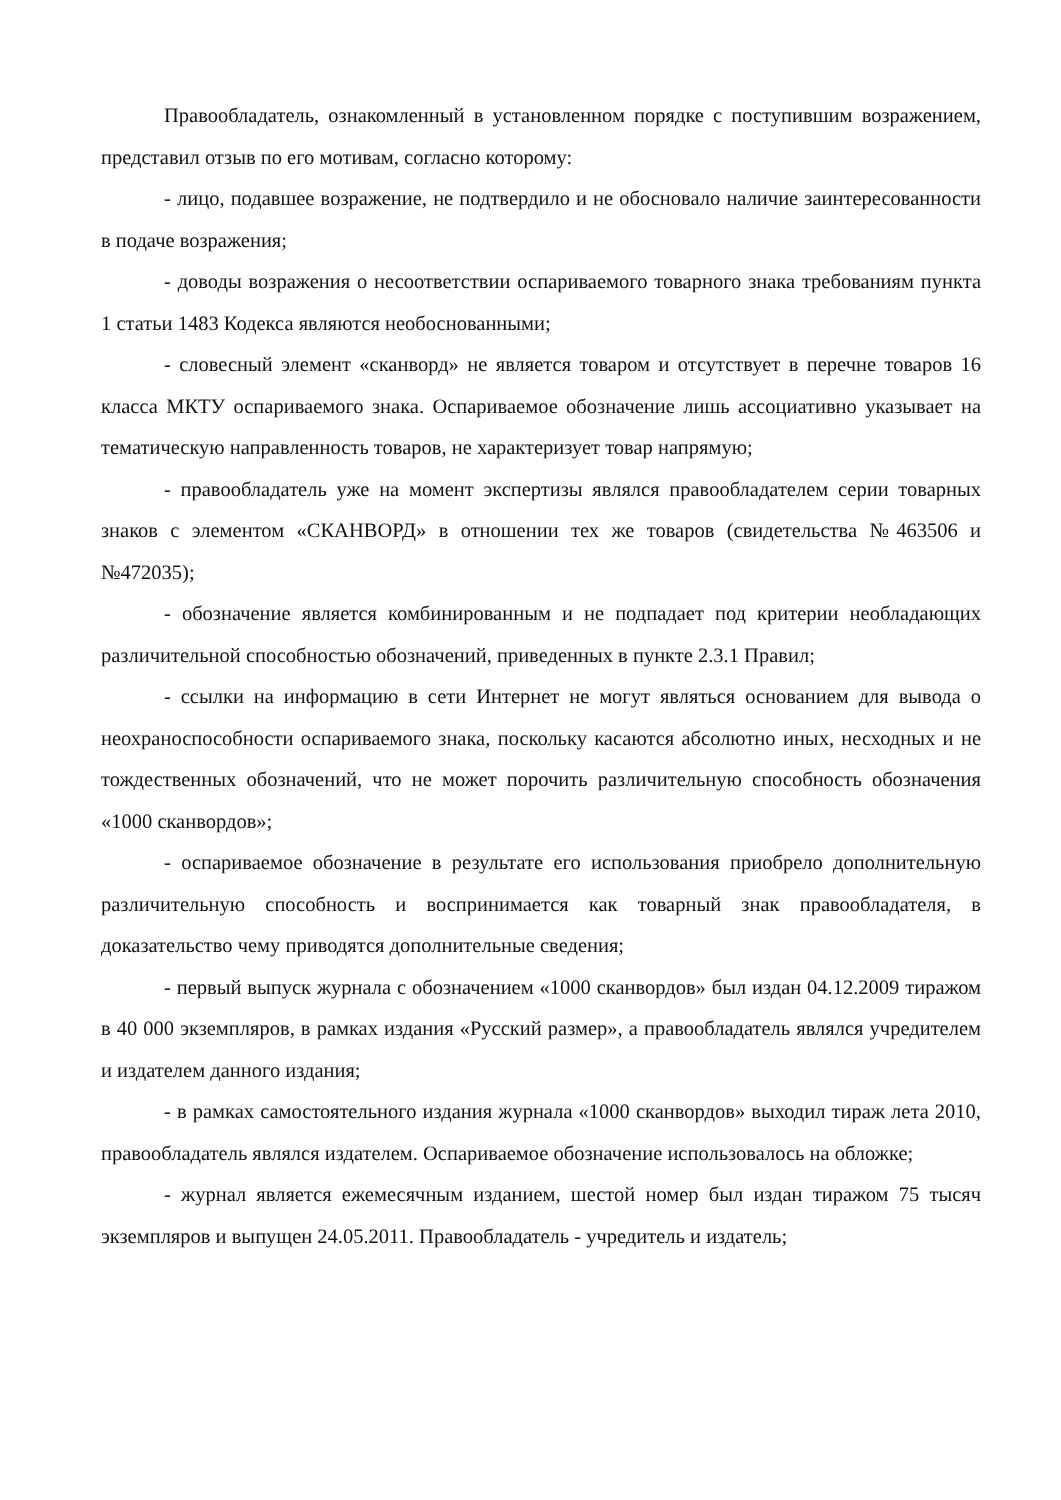Правообладатель, ознакомленный в установленном порядке с поступившим возражением, представил отзыв по его мотивам, согласно которому:
- лицо, подавшее возражение, не подтвердило и не обосновало наличие заинтересованности в подаче возражения;
- доводы возражения о несоответствии оспариваемого товарного знака требованиям пункта 1 статьи 1483 Кодекса являются необоснованными;
- словесный элемент «сканворд» не является товаром и отсутствует в перечне товаров 16 класса МКТУ оспариваемого знака. Оспариваемое обозначение лишь ассоциативно указывает на тематическую направленность товаров, не характеризует товар напрямую;
- правообладатель уже на момент экспертизы являлся правообладателем серии товарных знаков с элементом «СКАНВОРД» в отношении тех же товаров (свидетельства №463506 и №472035);
- обозначение является комбинированным и не подпадает под критерии необладающих различительной способностью обозначений, приведенных в пункте 2.3.1 Правил;
- ссылки на информацию в сети Интернет не могут являться основанием для вывода о неохраноспособности оспариваемого знака, поскольку касаются абсолютно иных, несходных и не тождественных обозначений, что не может порочить различительную способность обозначения «1000 сканвордов»;
- оспариваемое обозначение в результате его использования приобрело дополнительную различительную способность и воспринимается как товарный знак правообладателя, в доказательство чему приводятся дополнительные сведения;
- первый выпуск журнала с обозначением «1000 сканвордов» был издан 04.12.2009 тиражом в 40 000 экземпляров, в рамках издания «Русский размер», а правообладатель являлся учредителем и издателем данного издания;
- в рамках самостоятельного издания журнала «1000 сканвордов» выходил тираж лета 2010, правообладатель являлся издателем. Оспариваемое обозначение использовалось на обложке;
- журнал является ежемесячным изданием, шестой номер был издан тиражом 75 тысяч экземпляров и выпущен 24.05.2011. Правообладатель - учредитель и издатель;